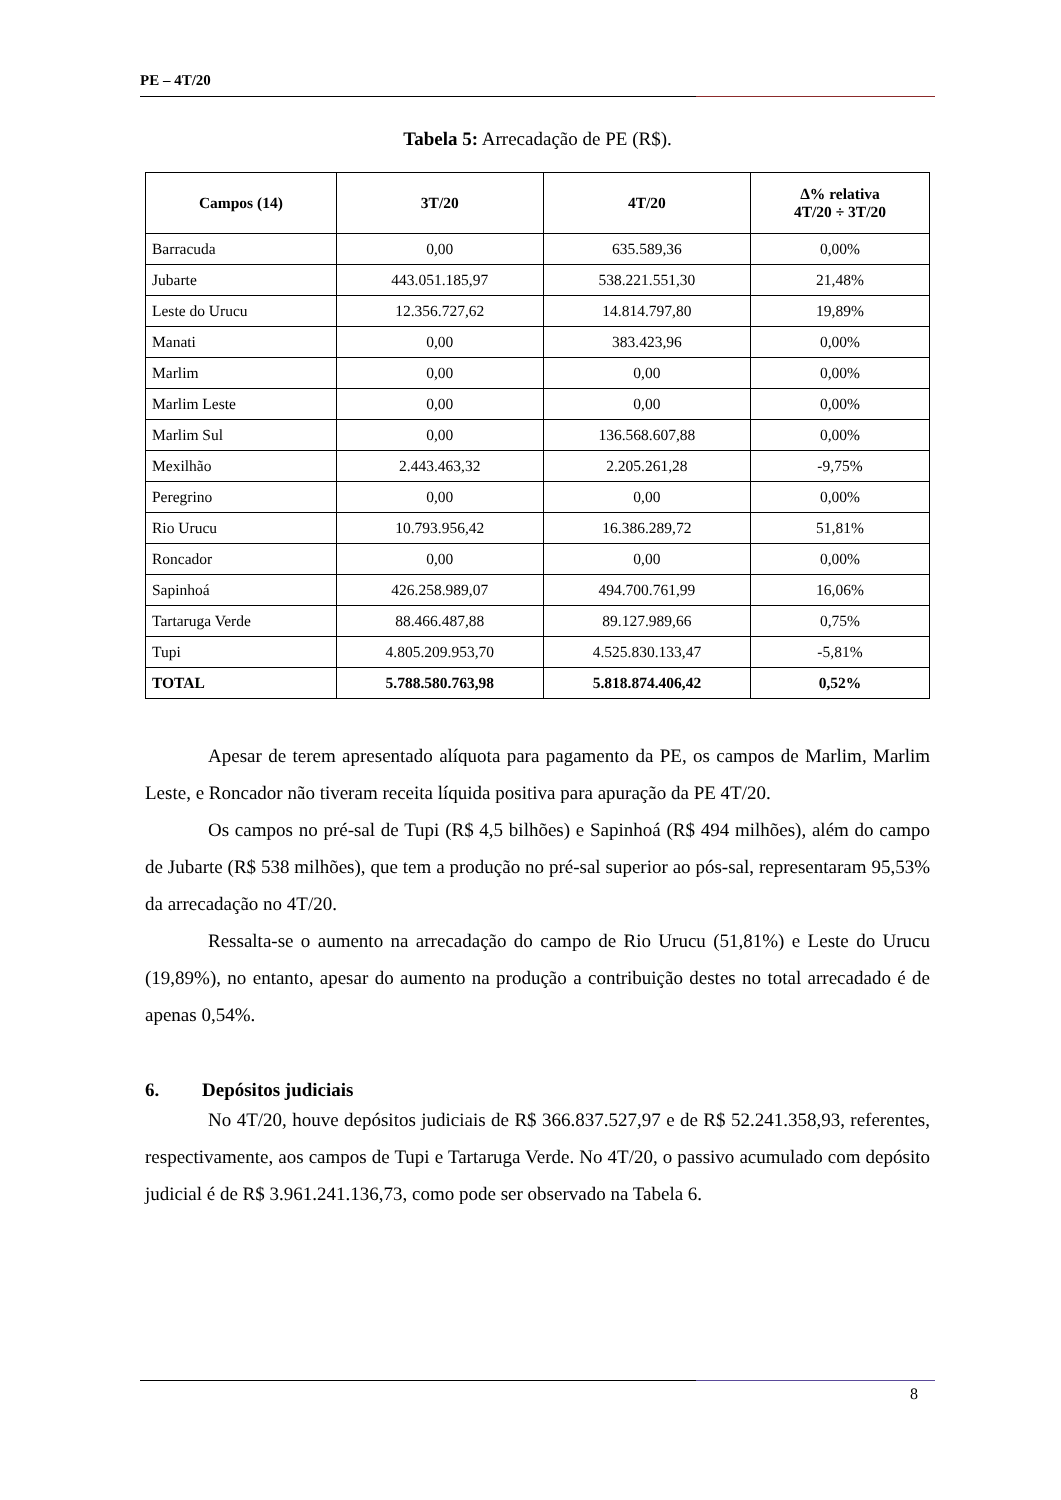PE – 4T/20
Tabela 5: Arrecadação de PE (R$).
| Campos (14) | 3T/20 | 4T/20 | Δ% relativa 4T/20 ÷ 3T/20 |
| --- | --- | --- | --- |
| Barracuda | 0,00 | 635.589,36 | 0,00% |
| Jubarte | 443.051.185,97 | 538.221.551,30 | 21,48% |
| Leste do Urucu | 12.356.727,62 | 14.814.797,80 | 19,89% |
| Manati | 0,00 | 383.423,96 | 0,00% |
| Marlim | 0,00 | 0,00 | 0,00% |
| Marlim Leste | 0,00 | 0,00 | 0,00% |
| Marlim Sul | 0,00 | 136.568.607,88 | 0,00% |
| Mexilhão | 2.443.463,32 | 2.205.261,28 | -9,75% |
| Peregrino | 0,00 | 0,00 | 0,00% |
| Rio Urucu | 10.793.956,42 | 16.386.289,72 | 51,81% |
| Roncador | 0,00 | 0,00 | 0,00% |
| Sapinhoá | 426.258.989,07 | 494.700.761,99 | 16,06% |
| Tartaruga Verde | 88.466.487,88 | 89.127.989,66 | 0,75% |
| Tupi | 4.805.209.953,70 | 4.525.830.133,47 | -5,81% |
| TOTAL | 5.788.580.763,98 | 5.818.874.406,42 | 0,52% |
Apesar de terem apresentado alíquota para pagamento da PE, os campos de Marlim, Marlim Leste, e Roncador não tiveram receita líquida positiva para apuração da PE 4T/20.
Os campos no pré-sal de Tupi (R$ 4,5 bilhões) e Sapinhoá (R$ 494 milhões), além do campo de Jubarte (R$ 538 milhões), que tem a produção no pré-sal superior ao pós-sal, representaram 95,53% da arrecadação no 4T/20.
Ressalta-se o aumento na arrecadação do campo de Rio Urucu (51,81%) e Leste do Urucu (19,89%), no entanto, apesar do aumento na produção a contribuição destes no total arrecadado é de apenas 0,54%.
6. Depósitos judiciais
No 4T/20, houve depósitos judiciais de R$ 366.837.527,97 e de R$ 52.241.358,93, referentes, respectivamente, aos campos de Tupi e Tartaruga Verde. No 4T/20, o passivo acumulado com depósito judicial é de R$ 3.961.241.136,73, como pode ser observado na Tabela 6.
8